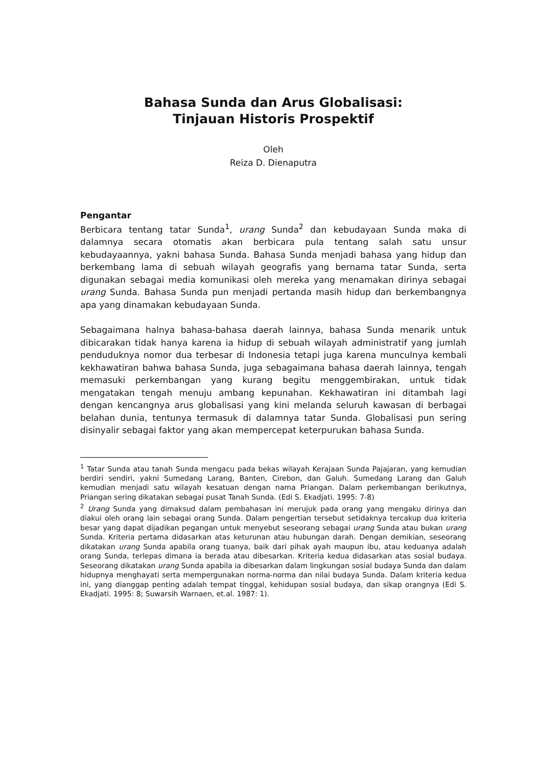Bahasa Sunda dan Arus Globalisasi:
Tinjauan Historis Prospektif
Oleh
Reiza D. Dienaputra
Pengantar
Berbicara tentang tatar Sunda<sup>1</sup>, urang Sunda<sup>2</sup> dan kebudayaan Sunda maka di dalamnya secara otomatis akan berbicara pula tentang salah satu unsur kebudayaannya, yakni bahasa Sunda. Bahasa Sunda menjadi bahasa yang hidup dan berkembang lama di sebuah wilayah geografis yang bernama tatar Sunda, serta digunakan sebagai media komunikasi oleh mereka yang menamakan dirinya sebagai urang Sunda. Bahasa Sunda pun menjadi pertanda masih hidup dan berkembangnya apa yang dinamakan kebudayaan Sunda.
Sebagaimana halnya bahasa-bahasa daerah lainnya, bahasa Sunda menarik untuk dibicarakan tidak hanya karena ia hidup di sebuah wilayah administratif yang jumlah penduduknya nomor dua terbesar di Indonesia tetapi juga karena munculnya kembali kekhawatiran bahwa bahasa Sunda, juga sebagaimana bahasa daerah lainnya, tengah memasuki perkembangan yang kurang begitu menggembirakan, untuk tidak mengatakan tengah menuju ambang kepunahan. Kekhawatiran ini ditambah lagi dengan kencangnya arus globalisasi yang kini melanda seluruh kawasan di berbagai belahan dunia, tentunya termasuk di dalamnya tatar Sunda. Globalisasi pun sering disinyalir sebagai faktor yang akan mempercepat keterpurukan bahasa Sunda.
<sup>1</sup> Tatar Sunda atau tanah Sunda mengacu pada bekas wilayah Kerajaan Sunda Pajajaran, yang kemudian berdiri sendiri, yakni Sumedang Larang, Banten, Cirebon, dan Galuh. Sumedang Larang dan Galuh kemudian menjadi satu wilayah kesatuan dengan nama Priangan. Dalam perkembangan berikutnya, Priangan sering dikatakan sebagai pusat Tanah Sunda. (Edi S. Ekadjati. 1995: 7-8)
<sup>2</sup> Urang Sunda yang dimaksud dalam pembahasan ini merujuk pada orang yang mengaku dirinya dan diakui oleh orang lain sebagai orang Sunda. Dalam pengertian tersebut setidaknya tercakup dua kriteria besar yang dapat dijadikan pegangan untuk menyebut seseorang sebagai urang Sunda atau bukan urang Sunda. Kriteria pertama didasarkan atas keturunan atau hubungan darah. Dengan demikian, seseorang dikatakan urang Sunda apabila orang tuanya, baik dari pihak ayah maupun ibu, atau keduanya adalah orang Sunda, terlepas dimana ia berada atau dibesarkan. Kriteria kedua didasarkan atas sosial budaya. Seseorang dikatakan urang Sunda apabila ia dibesarkan dalam lingkungan sosial budaya Sunda dan dalam hidupnya menghayati serta mempergunakan norma-norma dan nilai budaya Sunda. Dalam kriteria kedua ini, yang dianggap penting adalah tempat tinggal, kehidupan sosial budaya, dan sikap orangnya (Edi S. Ekadjati. 1995: 8; Suwarsih Warnaen, et.al. 1987: 1).